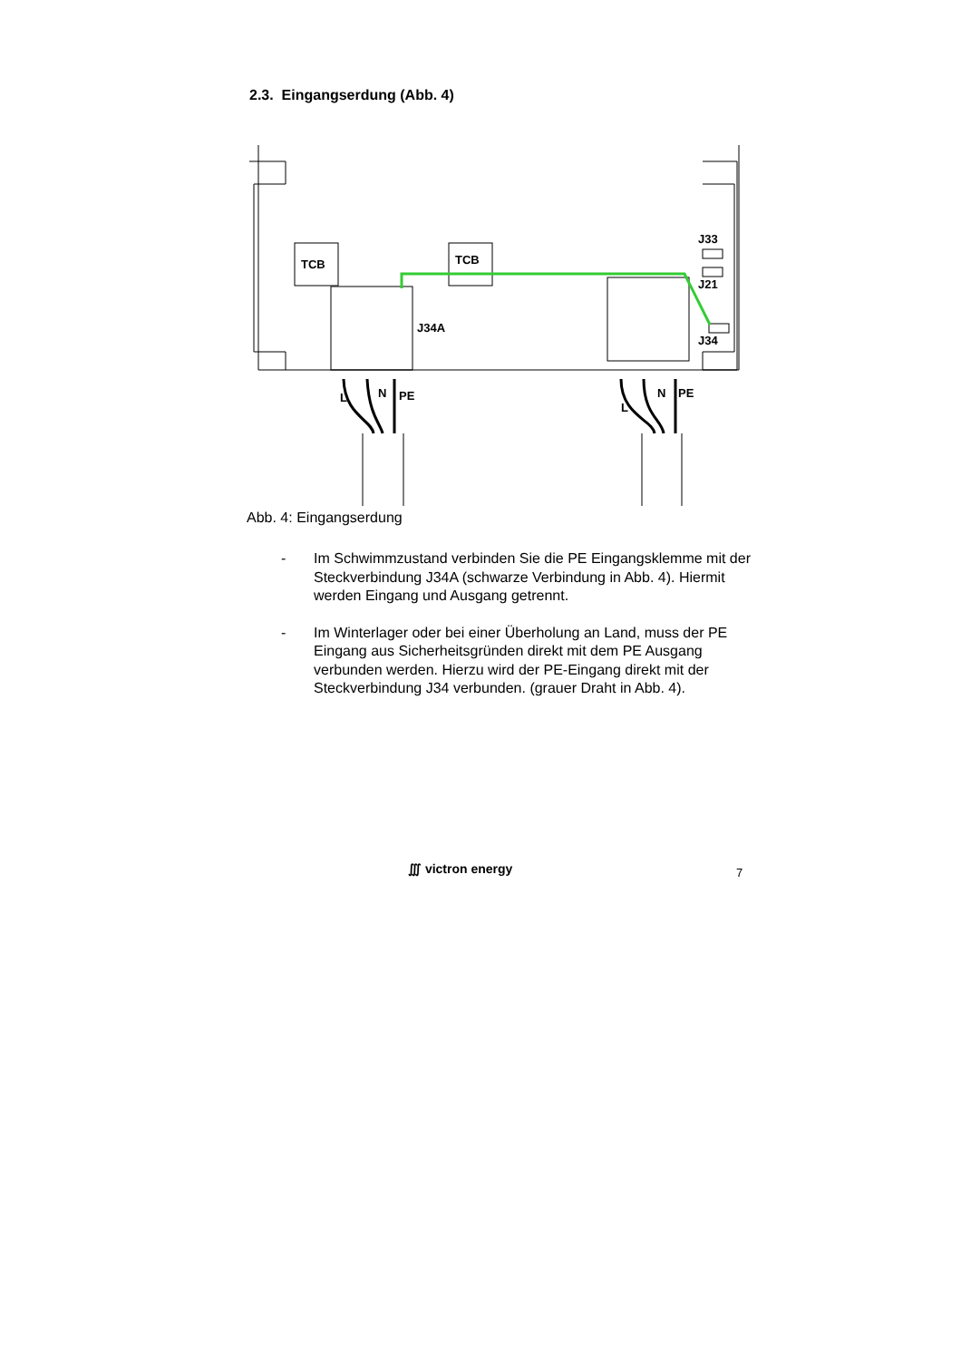2.3. Eingangserdung (Abb. 4)
TCB
TCB
J33
J21
J34
J34A
L
N
PE
L
N
PE
Abb. 4: Eingangserdung
- Im Schwimmzustand verbinden Sie die PE Eingangsklemme mit der Steckverbindung J34A (schwarze Verbindung in Abb. 4). Hiermit werden Eingang und Ausgang getrennt.
- Im Winterlager oder bei einer Überholung an Land, muss der PE Eingang aus Sicherheitsgründen direkt mit dem PE Ausgang verbunden werden. Hierzu wird der PE-Eingang direkt mit der Steckverbindung J34 verbunden. (grauer Draht in Abb. 4).
∭ victron energy 7